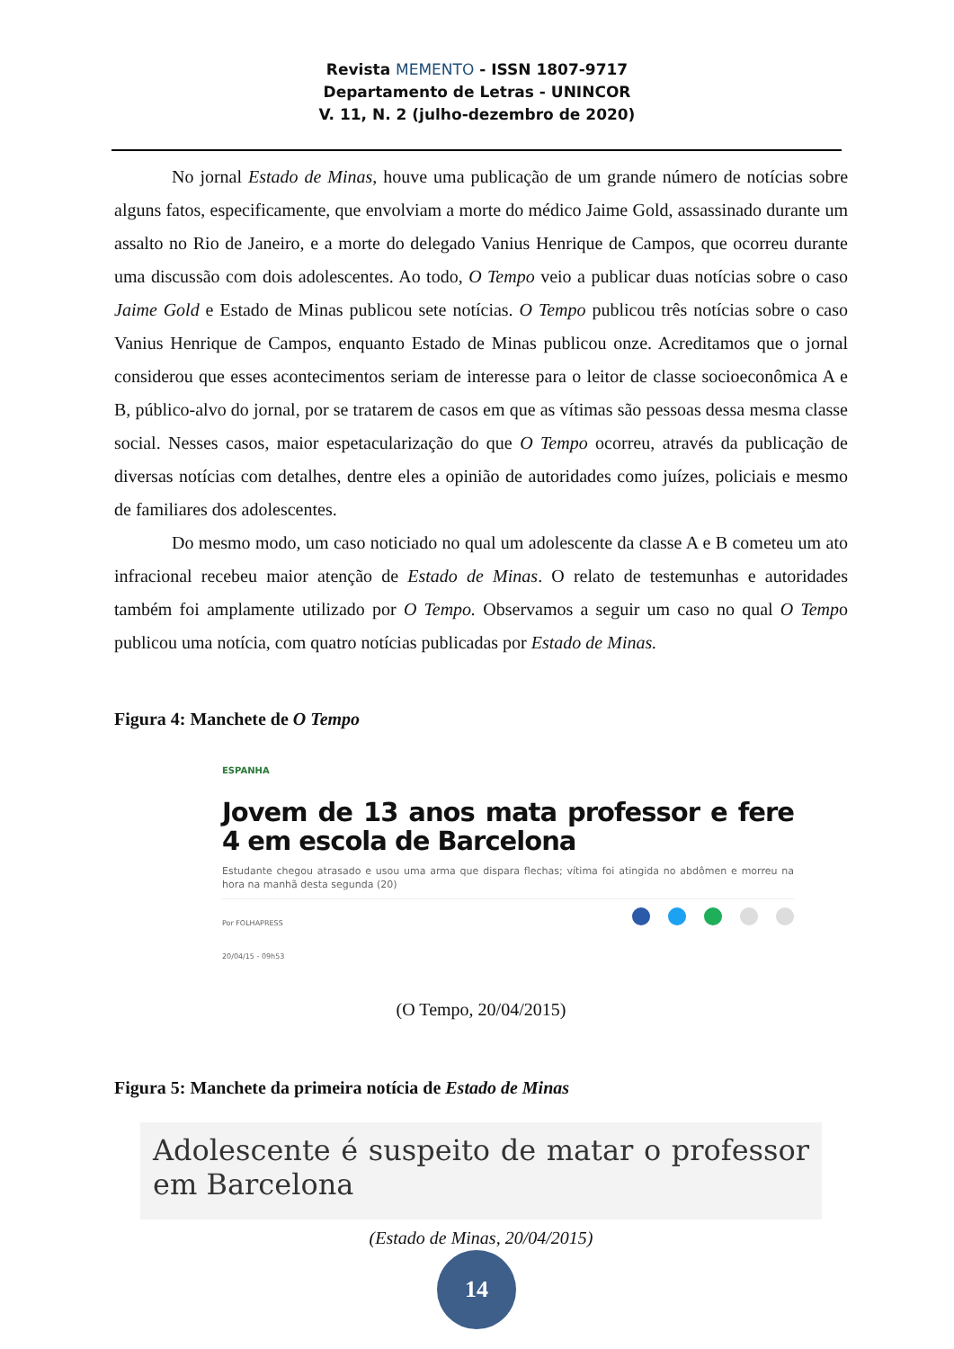Revista MEMENTO - ISSN 1807-9717
Departamento de Letras - UNINCOR
V. 11, N. 2 (julho-dezembro de 2020)
No jornal Estado de Minas, houve uma publicação de um grande número de notícias sobre alguns fatos, especificamente, que envolviam a morte do médico Jaime Gold, assassinado durante um assalto no Rio de Janeiro, e a morte do delegado Vanius Henrique de Campos, que ocorreu durante uma discussão com dois adolescentes. Ao todo, O Tempo veio a publicar duas notícias sobre o caso Jaime Gold e Estado de Minas publicou sete notícias. O Tempo publicou três notícias sobre o caso Vanius Henrique de Campos, enquanto Estado de Minas publicou onze. Acreditamos que o jornal considerou que esses acontecimentos seriam de interesse para o leitor de classe socioeconômica A e B, público-alvo do jornal, por se tratarem de casos em que as vítimas são pessoas dessa mesma classe social. Nesses casos, maior espetacularização do que O Tempo ocorreu, através da publicação de diversas notícias com detalhes, dentre eles a opinião de autoridades como juízes, policiais e mesmo de familiares dos adolescentes.
Do mesmo modo, um caso noticiado no qual um adolescente da classe A e B cometeu um ato infracional recebeu maior atenção de Estado de Minas. O relato de testemunhas e autoridades também foi amplamente utilizado por O Tempo. Observamos a seguir um caso no qual O Tempo publicou uma notícia, com quatro notícias publicadas por Estado de Minas.
Figura 4: Manchete de O Tempo
ESPANHA
Jovem de 13 anos mata professor e fere 4 em escola de Barcelona
Estudante chegou atrasado e usou uma arma que dispara flechas; vítima foi atingida no abdômen e morreu na hora na manhã desta segunda (20)
Por FOLHAPRESS
20/04/15 - 09h53
(O Tempo, 20/04/2015)
Figura 5: Manchete da primeira notícia de Estado de Minas
Adolescente é suspeito de matar o professor em Barcelona
(Estado de Minas, 20/04/2015)
14